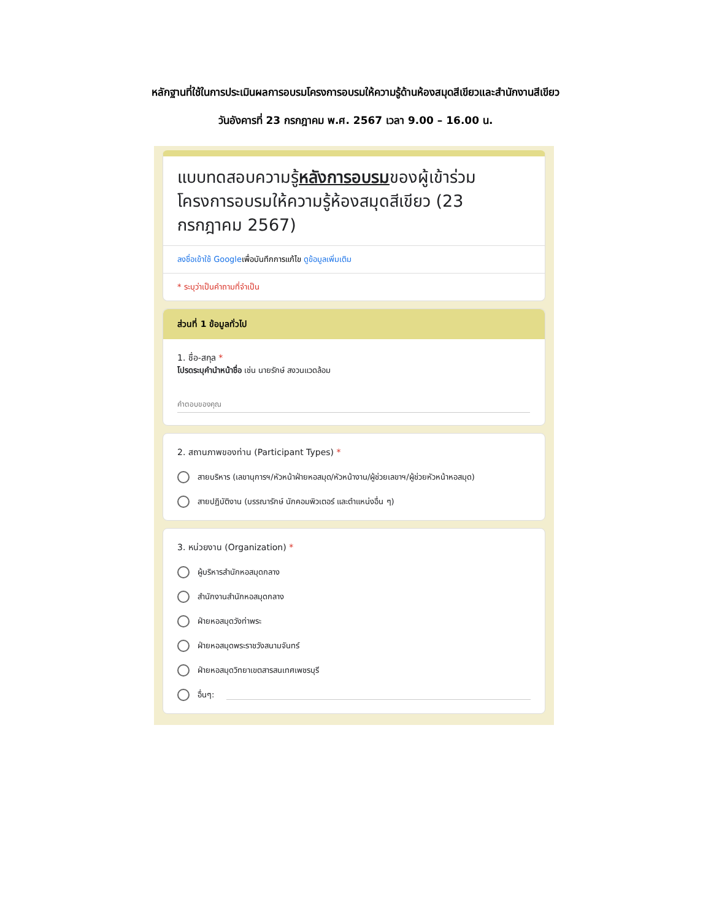หลักฐานที่ใช้ในการประเมินผลการอบรมโครงการอบรมให้ความรู้ด้านห้องสมุดสีเขียวและสำนักงานสีเขียว
วันอังคารที่ 23 กรกฎาคม พ.ศ. 2567 เวลา 9.00 – 16.00 น.
แบบทดสอบความรู้หลังการอบรมของผู้เข้าร่วมโครงการอบรมให้ความรู้ห้องสมุดสีเขียว (23 กรกฎาคม 2567)
ลงชื่อเข้าใช้ Googleเพื่อบันทึกการแก้ไข ดูข้อมูลเพิ่มเติม
* ระบุว่าเป็นคำถามที่จำเป็น
ส่วนที่ 1 ข้อมูลทั่วไป
1. ชื่อ-สกุล *
โปรดระบุคำนำหน้าชื่อ เช่น นายรักษ์ สงวนแวดล้อม
คำตอบของคุณ
2. สถานภาพของท่าน (Participant Types) *
สายบริหาร (เลขานุการฯ/หัวหน้าฝ่ายหอสมุด/หัวหน้างาน/ผู้ช่วยเลขาฯ/ผู้ช่วยหัวหน้าหอสมุด)
สายปฏิบัติงาน (บรรณารักษ์ นักคอมพิวเตอร์ และตำแหน่งอื่น ๆ)
3. หน่วยงาน (Organization) *
ผู้บริหารสำนักหอสมุดกลาง
สำนักงานสำนักหอสมุดกลาง
ฝ่ายหอสมุดวังท่าพระ
ฝ่ายหอสมุดพระราชวังสนามจันทร์
ฝ่ายหอสมุดวิทยาเขตสารสนเทศเพชรบุรี
อื่นๆ: